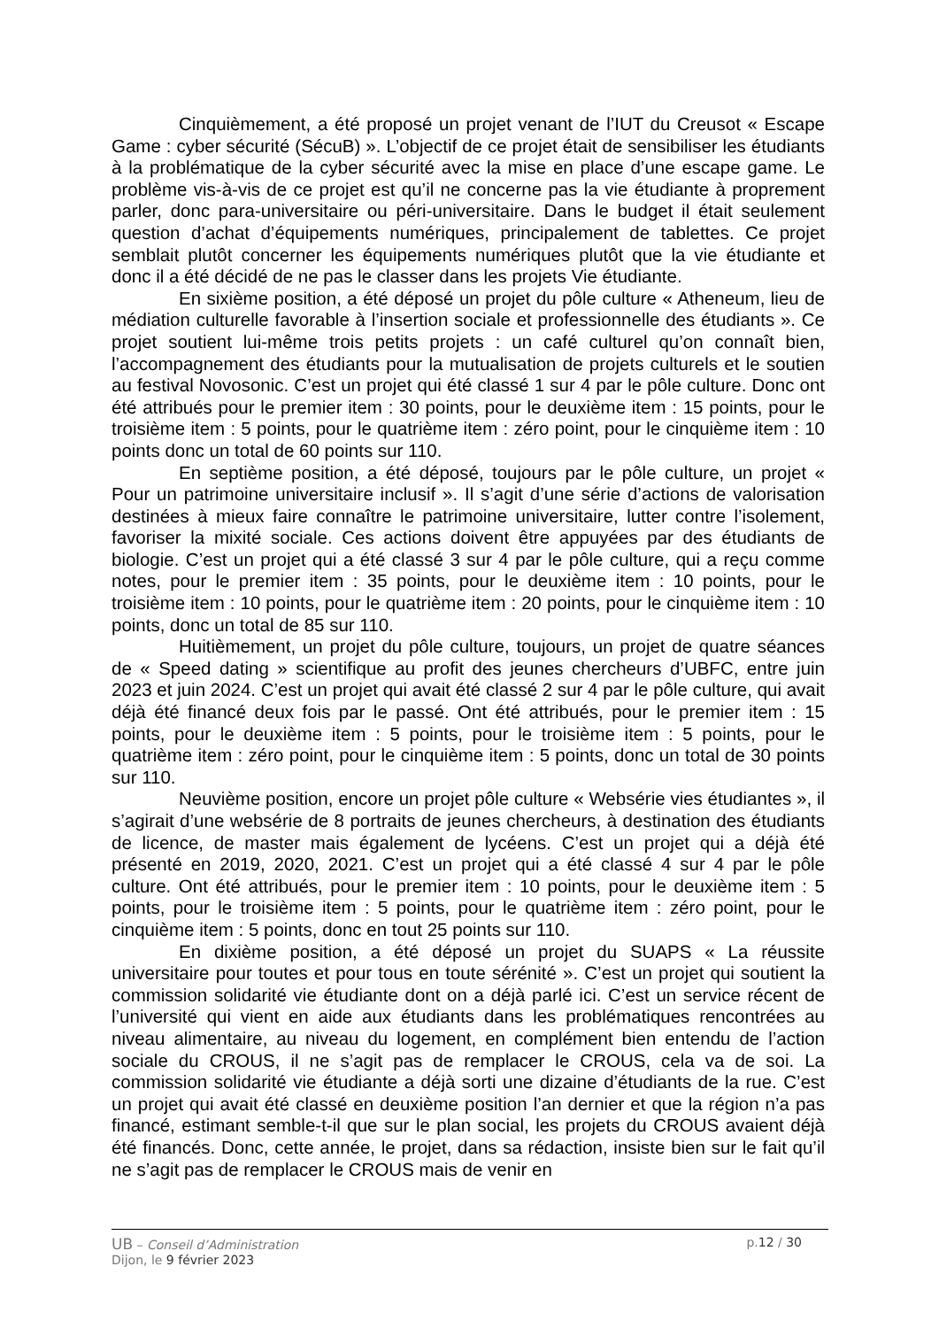Cinquièmement, a été proposé un projet venant de l’IUT du Creusot « Escape Game : cyber sécurité (SécuB) ». L’objectif de ce projet était de sensibiliser les étudiants à la problématique de la cyber sécurité avec la mise en place d’une escape game. Le problème vis-à-vis de ce projet est qu’il ne concerne pas la vie étudiante à proprement parler, donc para-universitaire ou péri-universitaire. Dans le budget il était seulement question d’achat d’équipements numériques, principalement de tablettes. Ce projet semblait plutôt concerner les équipements numériques plutôt que la vie étudiante et donc il a été décidé de ne pas le classer dans les projets Vie étudiante.
En sixième position, a été déposé un projet du pôle culture « Atheneum, lieu de médiation culturelle favorable à l’insertion sociale et professionnelle des étudiants ». Ce projet soutient lui-même trois petits projets : un café culturel qu’on connaît bien, l’accompagnement des étudiants pour la mutualisation de projets culturels et le soutien au festival Novosonic. C’est un projet qui été classé 1 sur 4 par le pôle culture. Donc ont été attribués pour le premier item : 30 points, pour le deuxième item : 15 points, pour le troisième item : 5 points, pour le quatrième item : zéro point, pour le cinquième item : 10 points donc un total de 60 points sur 110.
En septième position, a été déposé, toujours par le pôle culture, un projet « Pour un patrimoine universitaire inclusif ». Il s’agit d’une série d’actions de valorisation destinées à mieux faire connaître le patrimoine universitaire, lutter contre l’isolement, favoriser la mixité sociale. Ces actions doivent être appuyées par des étudiants de biologie. C’est un projet qui a été classé 3 sur 4 par le pôle culture, qui a reçu comme notes, pour le premier item : 35 points, pour le deuxième item : 10 points, pour le troisième item : 10 points, pour le quatrième item : 20 points, pour le cinquième item : 10 points, donc un total de 85 sur 110.
Huitièmement, un projet du pôle culture, toujours, un projet de quatre séances de « Speed dating » scientifique au profit des jeunes chercheurs d’UBFC, entre juin 2023 et juin 2024. C’est un projet qui avait été classé 2 sur 4 par le pôle culture, qui avait déjà été financé deux fois par le passé. Ont été attribués, pour le premier item : 15 points, pour le deuxième item : 5 points, pour le troisième item : 5 points, pour le quatrième item : zéro point, pour le cinquième item : 5 points, donc un total de 30 points sur 110.
Neuvième position, encore un projet pôle culture « Websérie vies étudiantes », il s’agirait d’une websérie de 8 portraits de jeunes chercheurs, à destination des étudiants de licence, de master mais également de lycéens. C’est un projet qui a déjà été présenté en 2019, 2020, 2021. C’est un projet qui a été classé 4 sur 4 par le pôle culture. Ont été attribués, pour le premier item : 10 points, pour le deuxième item : 5 points, pour le troisième item : 5 points, pour le quatrième item : zéro point, pour le cinquième item : 5 points, donc en tout 25 points sur 110.
En dixième position, a été déposé un projet du SUAPS « La réussite universitaire pour toutes et pour tous en toute sérénité ». C’est un projet qui soutient la commission solidarité vie étudiante dont on a déjà parlé ici. C’est un service récent de l’université qui vient en aide aux étudiants dans les problématiques rencontrées au niveau alimentaire, au niveau du logement, en complément bien entendu de l’action sociale du CROUS, il ne s’agit pas de remplacer le CROUS, cela va de soi. La commission solidarité vie étudiante a déjà sorti une dizaine d’étudiants de la rue. C’est un projet qui avait été classé en deuxième position l’an dernier et que la région n’a pas financé, estimant semble-t-il que sur le plan social, les projets du CROUS avaient déjà été financés. Donc, cette année, le projet, dans sa rédaction, insiste bien sur le fait qu’il ne s’agit pas de remplacer le CROUS mais de venir en
UB – Conseil d’Administration p.12 / 30
Dijon, le 9 février 2023